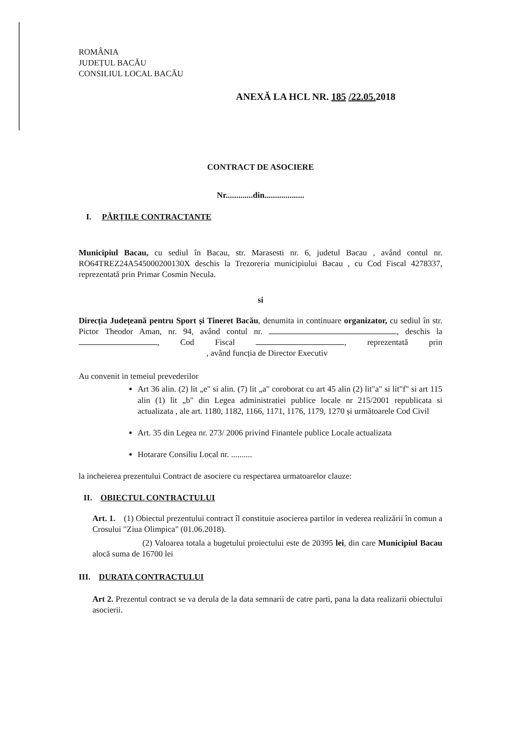ROMÂNIA
JUDEȚUL BACĂU
CONSILIUL LOCAL BACĂU
ANEXĂ LA HCL NR. 185 /22.05. 2018
CONTRACT DE ASOCIERE
Nr.............din...................
I. PĂRȚILE CONTRACTANTE
Municipiul Bacau, cu sediul în Bacau, str. Marasesti nr. 6, judetul Bacau , având contul nr. RO64TREZ24A545000200130X deschis la Trezoreria municipiului Bacau , cu Cod Fiscal 4278337, reprezentată prin Primar Cosmin Necula.
si
Direcția Județeană pentru Sport și Tineret Bacău, denumita in continuare organizator, cu sediul în str. Pictor Theodor Aman, nr. 94, având contul nr. , deschis la , Cod Fiscal , reprezentată prin , având funcția de Director Executiv
Au convenit in temeiul prevederilor
Art 36 alin. (2) lit „e" si alin. (7) lit „a" coroborat cu art 45 alin (2) lit"a" si lit"f" si art 115 alin (1) lit „b" din Legea administratiei publice locale nr 215/2001 republicata si actualizata , ale art. 1180, 1182, 1166, 1171, 1176, 1179, 1270 și următoarele Cod Civil
Art. 35 din Legea nr. 273/ 2006 privind Finantele publice Locale actualizata
Hotarare Consiliu Local nr. ..........
la incheierea prezentului Contract de asociere cu respectarea urmatoarelor clauze:
II. OBIECTUL CONTRACTULUI
Art. 1. (1) Obiectul prezentului contract îl constituie asocierea partilor in vederea realizării în comun a Crosului "Ziua Olimpica" (01.06.2018).
(2) Valoarea totala a bugetului proiectului este de 20395 lei, din care Municipiul Bacau alocă suma de 16700 lei
III. DURATA CONTRACTULUI
Art 2. Prezentul contract se va derula de la data semnarii de catre parti, pana la data realizarii obiectului asocierii.